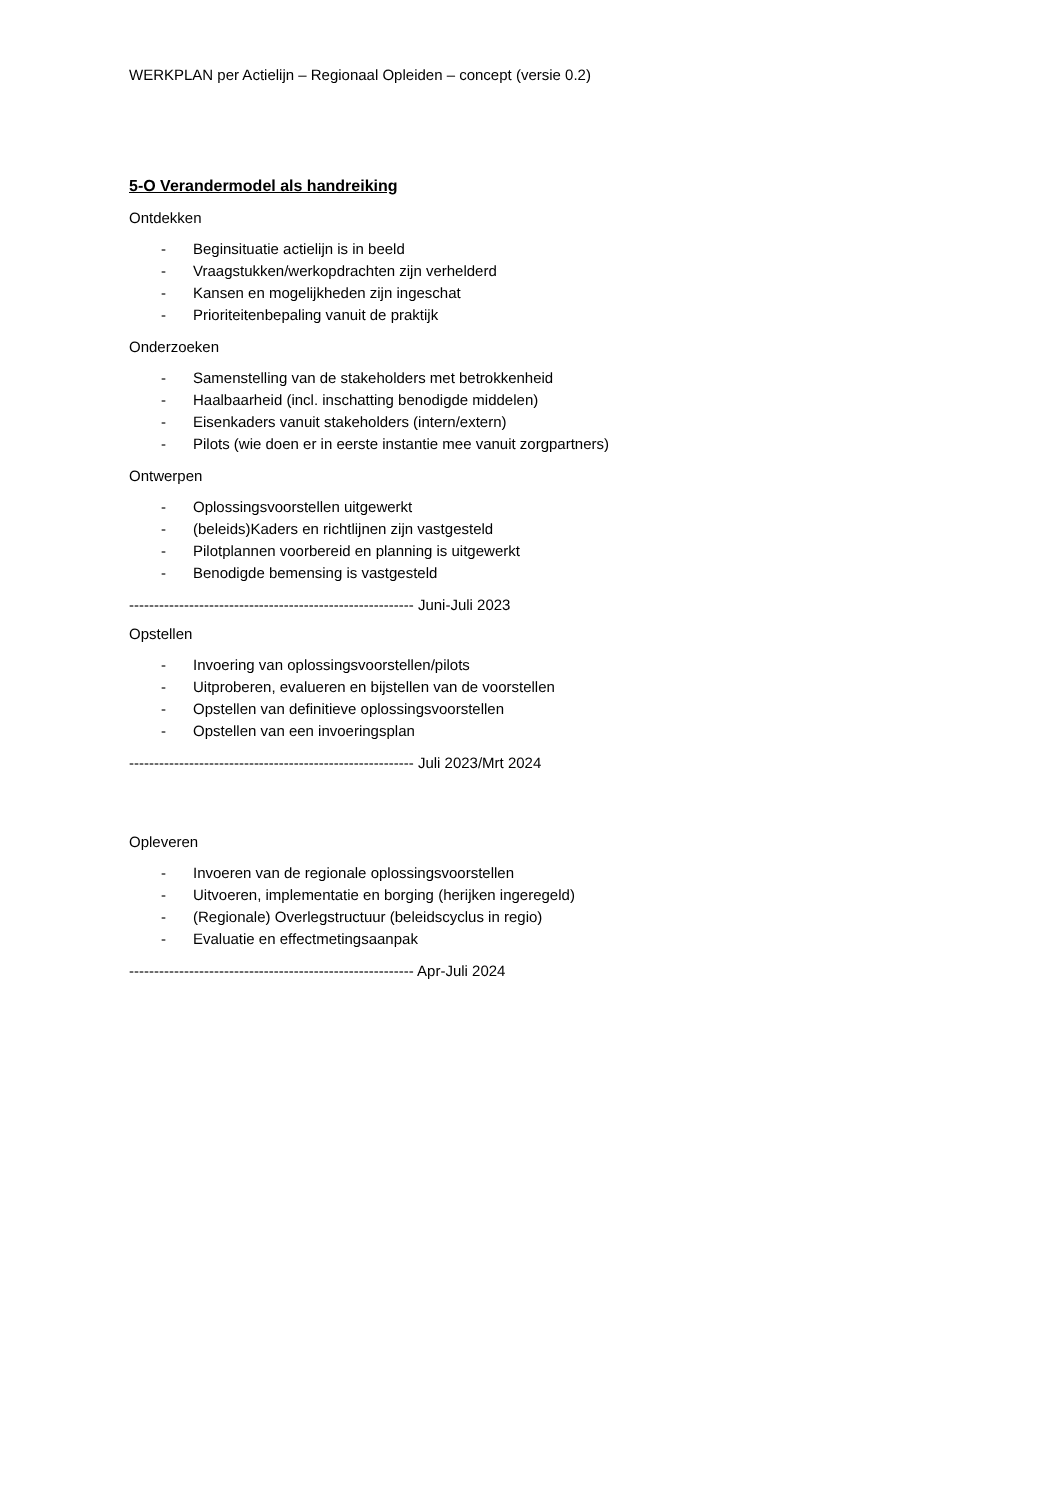WERKPLAN per Actielijn – Regionaal Opleiden – concept (versie 0.2)
5-O Verandermodel als handreiking
Ontdekken
- Beginsituatie actielijn is in beeld
- Vraagstukken/werkopdrachten zijn verhelderd
- Kansen en mogelijkheden zijn ingeschat
- Prioriteitenbepaling vanuit de praktijk
Onderzoeken
- Samenstelling van de stakeholders met betrokkenheid
- Haalbaarheid (incl. inschatting benodigde middelen)
- Eisenkaders vanuit stakeholders (intern/extern)
- Pilots (wie doen er in eerste instantie mee vanuit zorgpartners)
Ontwerpen
- Oplossingsvoorstellen uitgewerkt
- (beleids)Kaders en richtlijnen zijn vastgesteld
- Pilotplannen voorbereid en planning is uitgewerkt
- Benodigde bemensing is vastgesteld
--------------------------------------------------------- Juni-Juli 2023
Opstellen
- Invoering van oplossingsvoorstellen/pilots
- Uitproberen, evalueren en bijstellen van de voorstellen
- Opstellen van definitieve oplossingsvoorstellen
- Opstellen van een invoeringsplan
--------------------------------------------------------- Juli 2023/Mrt 2024
Opleveren
- Invoeren van de regionale oplossingsvoorstellen
- Uitvoeren, implementatie en borging (herijken ingeregeld)
- (Regionale) Overlegstructuur (beleidscyclus in regio)
- Evaluatie en effectmetingsaanpak
--------------------------------------------------------- Apr-Juli 2024